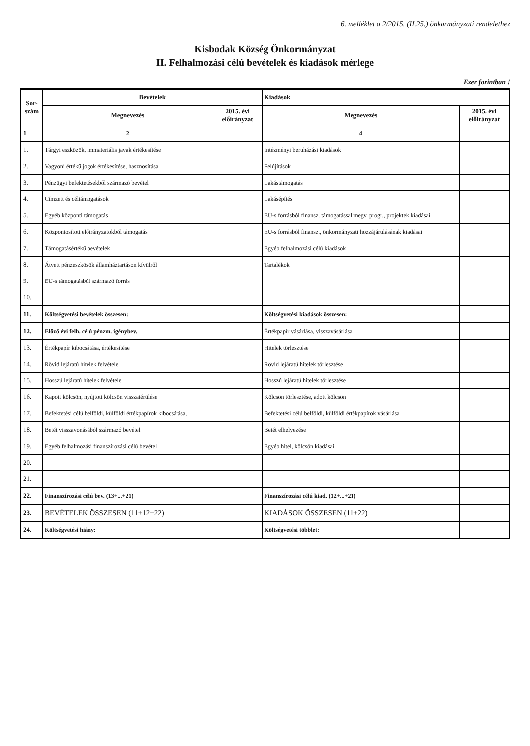6. melléklet a 2/2015. (II.25.) önkormányzati rendelethez
Kisbodak Község Önkormányzat
II. Felhalmozási célú bevételek és kiadások mérlege
Ezer forintban !
| Sor- szám | Bevételek | | Kiadások | |
| --- | --- | --- | --- | --- |
| | Megnevezés | 2015. évi előirányzat | Megnevezés | 2015. évi előirányzat |
| 1 | 2 | | 4 | |
| 1. | Tárgyi eszközök, immateriális javak értékesítése | | Intézményi beruházási kiadások | |
| 2. | Vagyoni értékű jogok értékesítése, hasznosítása | | Felújítások | |
| 3. | Pénzügyi befektetésekből származó bevétel | | Lakástámogatás | |
| 4. | Címzett és céltámogatások | | Lakásépítés | |
| 5. | Egyéb központi támogatás | | EU-s forrásból finansz. támogatással megv. progr., projektek kiadásai | |
| 6. | Központosított előirányzatokból támogatás | | EU-s forrásból finansz., önkormányzati hozzájárulásának kiadásai | |
| 7. | Támogatásértékű bevételek | | Egyéb felhalmozási célú kiadások | |
| 8. | Átvett pénzeszközök államháztartáson kívülről | | Tartalékok | |
| 9. | EU-s támogatásból származó forrás | | | |
| 10. | | | | |
| 11. | Költségvetési bevételek összesen: | | Költségvetési kiadások összesen: | |
| 12. | Előző évi felh. célú pénzm. igénybev. | | Értékpapír vásárlása, visszavásárlása | |
| 13. | Értékpapír kibocsátása, értékesítése | | Hitelek törlesztése | |
| 14. | Rövid lejáratú hitelek felvétele | | Rövid lejáratú hitelek törlesztése | |
| 15. | Hosszú lejáratú hitelek felvétele | | Hosszú lejáratú hitelek törlesztése | |
| 16. | Kapott kölcsön, nyújtott kölcsön visszatérülése | | Kölcsön törlesztése, adott kölcsön | |
| 17. | Befektetési célú belföldi, külföldi értékpapírok kibocsátása, | | Befektetési célú belföldi, külföldi értékpapírok vásárlása | |
| 18. | Betét visszavonásából származó bevétel | | Betét elhelyezése | |
| 19. | Egyéb felhalmozási finanszírozási célú bevétel | | Egyéb hitel, kölcsön kiadásai | |
| 20. | | | | |
| 21. | | | | |
| 22. | Finanszírozási célú bev. (13+...+21) | | Finanszírozási célú kiad. (12+...+21) | |
| 23. | BEVÉTELEK ÖSSZESEN (11+12+22) | | KIADÁSOK ÖSSZESEN (11+22) | |
| 24. | Költségvetési hiány: | | Költségvetési többlet: | |